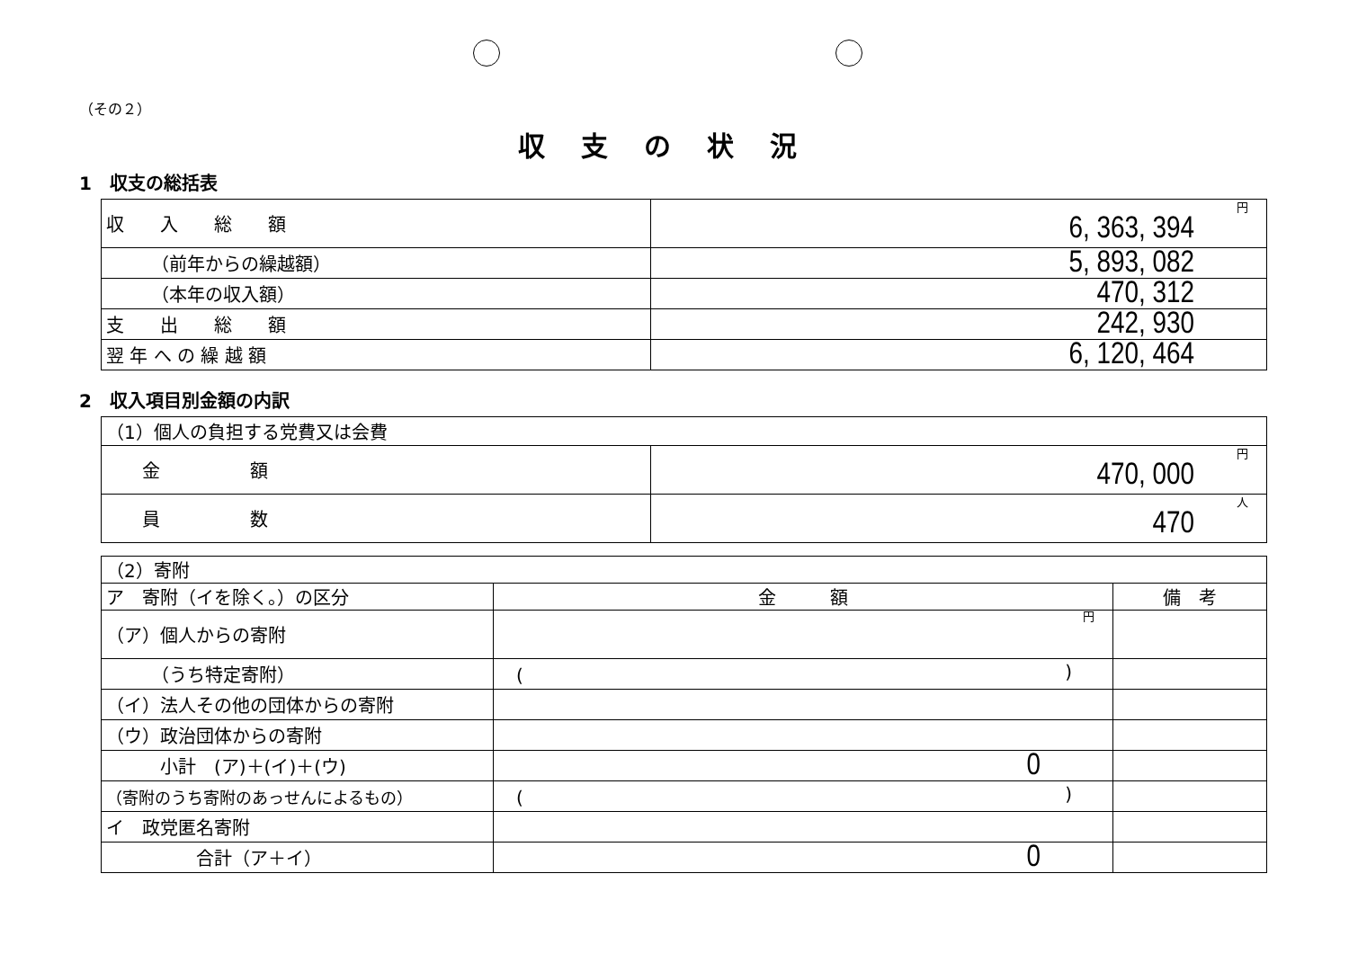（その２）
収支の状況
1　収支の総括表
| 収 入 総 額 | 円 6, 363, 394 |
| （前年からの繰越額） | 5, 893, 082 |
| （本年の収入額） | 470, 312 |
| 支 出 総 額 | 242, 930 |
| 翌 年 へ の 繰 越 額 | 6, 120, 464 |
2　収入項目別金額の内訳
| （1）個人の負担する党費又は会費 | |
| 金 額 | 円 470, 000 |
| 員 数 | 人 470 |
| （2）寄附 | | |
| ア 寄附（イを除く。）の区分 | 金 額 | 備 考 |
| （ア）個人からの寄附 | 円 | |
| （うち特定寄附） | ( ) | |
| （イ）法人その他の団体からの寄附 | | |
| （ウ）政治団体からの寄附 | | |
| 小計 (ア)＋(イ)＋(ウ) | 0 | |
| （寄附のうち寄附のあっせんによるもの） | ( ) | |
| イ 政党匿名寄附 | | |
| 合計（ア＋イ） | 0 | |